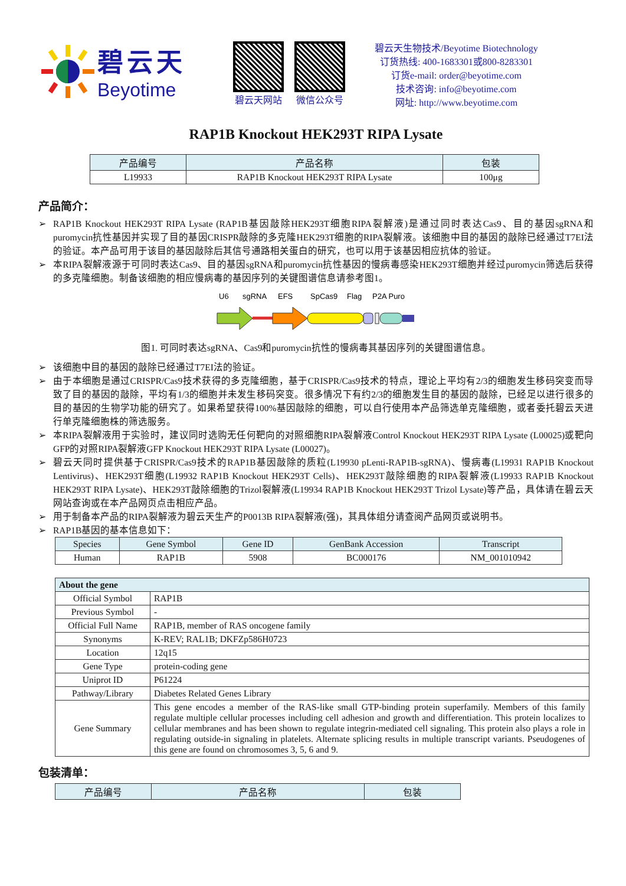碧云天
Beyotime
碧云天网站 微信公众号
碧云天生物技术/Beyotime Biotechnology
订货热线: 400-1683301或800-8283301
订货e-mail: order@beyotime.com
技术咨询: info@beyotime.com
网址: http://www.beyotime.com
RAP1B Knockout HEK293T RIPA Lysate
| 产品编号 | 产品名称 | 包装 |
| --- | --- | --- |
| L19933 | RAP1B Knockout HEK293T RIPA Lysate | 100μg |
产品简介：
➢ RAP1B Knockout HEK293T RIPA Lysate (RAP1B基因敲除HEK293T细胞RIPA裂解液)是通过同时表达Cas9、目的基因sgRNA和puromycin抗性基因并实现了目的基因CRISPR敲除的多克隆HEK293T细胞的RIPA裂解液。该细胞中目的基因的敲除已经通过T7EI法的验证。本产品可用于该目的基因敲除后其信号通路相关蛋白的研究，也可以用于该基因相应抗体的验证。
➢ 本RIPA裂解液源于可同时表达Cas9、目的基因sgRNA和puromycin抗性基因的慢病毒感染HEK293T细胞并经过puromycin筛选后获得的多克隆细胞。制备该细胞的相应慢病毒的基因序列的关键图谱信息请参考图1。
U6
sgRNA
EFS
SpCas9
Flag
P2A Puro
图1. 可同时表达sgRNA、Cas9和puromycin抗性的慢病毒其基因序列的关键图谱信息。
➢ 该细胞中目的基因的敲除已经通过T7EI法的验证。
➢ 由于本细胞是通过CRISPR/Cas9技术获得的多克隆细胞，基于CRISPR/Cas9技术的特点，理论上平均有2/3的细胞发生移码突变而导致了目的基因的敲除，平均有1/3的细胞并未发生移码突变。很多情况下有约2/3的细胞发生目的基因的敲除，已经足以进行很多的目的基因的生物学功能的研究了。如果希望获得100%基因敲除的细胞，可以自行使用本产品筛选单克隆细胞，或者委托碧云天进行单克隆细胞株的筛选服务。
➢ 本RIPA裂解液用于实验时，建议同时选购无任何靶向的对照细胞RIPA裂解液Control Knockout HEK293T RIPA Lysate (L00025)或靶向GFP的对照RIPA裂解液GFP Knockout HEK293T RIPA Lysate (L00027)。
➢ 碧云天同时提供基于CRISPR/Cas9技术的RAP1B基因敲除的质粒(L19930 pLenti-RAP1B-sgRNA)、慢病毒(L19931 RAP1B Knockout Lentivirus)、HEK293T细胞(L19932 RAP1B Knockout HEK293T Cells)、HEK293T敲除细胞的RIPA裂解液(L19933 RAP1B Knockout HEK293T RIPA Lysate)、HEK293T敲除细胞的Trizol裂解液(L19934 RAP1B Knockout HEK293T Trizol Lysate)等产品，具体请在碧云天网站查询或在本产品网页点击相应产品。
➢ 用于制备本产品的RIPA裂解液为碧云天生产的P0013B RIPA裂解液(强)，其具体组分请查阅产品网页或说明书。
➢ RAP1B基因的基本信息如下：
| Species | Gene Symbol | Gene ID | GenBank Accession | Transcript |
| --- | --- | --- | --- | --- |
| Human | RAP1B | 5908 | BC000176 | NM_001010942 |
| About the gene | |
| --- | --- |
| Official Symbol | RAP1B |
| Previous Symbol | - |
| Official Full Name | RAP1B, member of RAS oncogene family |
| Synonyms | K-REV; RAL1B; DKFZp586H0723 |
| Location | 12q15 |
| Gene Type | protein-coding gene |
| Uniprot ID | P61224 |
| Pathway/Library | Diabetes Related Genes Library |
| Gene Summary | This gene encodes a member of the RAS-like small GTP-binding protein superfamily. Members of this family regulate multiple cellular processes including cell adhesion and growth and differentiation. This protein localizes to cellular membranes and has been shown to regulate integrin-mediated cell signaling. This protein also plays a role in regulating outside-in signaling in platelets. Alternate splicing results in multiple transcript variants. Pseudogenes of this gene are found on chromosomes 3, 5, 6 and 9. |
包装清单：
| 产品编号 | 产品名称 | 包装 |
| --- | --- | --- |